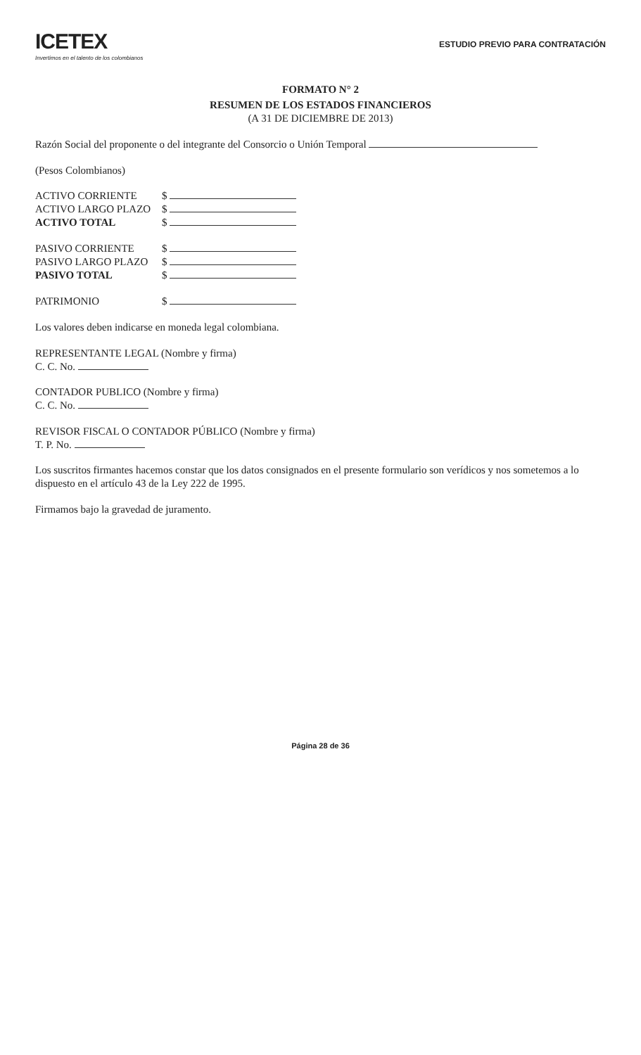ICETEX
Invertimos en el talento de los colombianos
ESTUDIO PREVIO PARA CONTRATACIÓN
FORMATO N° 2
RESUMEN DE LOS ESTADOS FINANCIEROS
(A 31 DE DICIEMBRE DE 2013)
Razón Social del proponente o del integrante del Consorcio o Unión Temporal
(Pesos Colombianos)
ACTIVO CORRIENTE $
ACTIVO LARGO PLAZO $
ACTIVO TOTAL $
PASIVO CORRIENTE $
PASIVO LARGO PLAZO $
PASIVO TOTAL $
PATRIMONIO $
Los valores deben indicarse en moneda legal colombiana.
REPRESENTANTE LEGAL (Nombre y firma)
C. C. No.
CONTADOR PUBLICO (Nombre y firma)
C. C. No.
REVISOR FISCAL O CONTADOR PÚBLICO (Nombre y firma)
T. P. No.
Los suscritos firmantes hacemos constar que los datos consignados en el presente formulario son verídicos y nos sometemos a lo dispuesto en el artículo 43 de la Ley 222 de 1995.
Firmamos bajo la gravedad de juramento.
Página 28 de 36